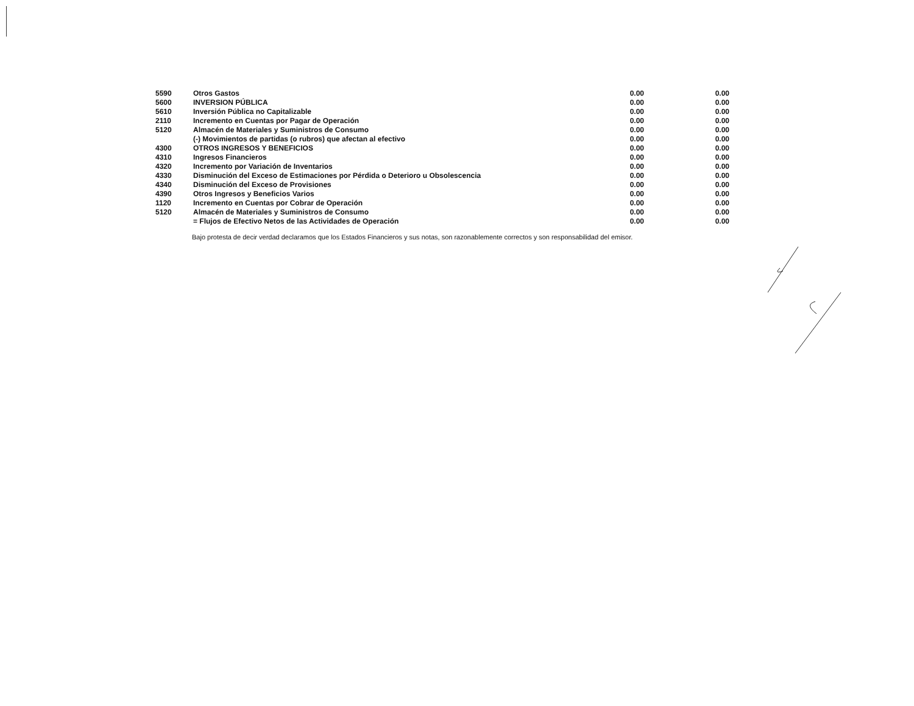| 5590 | Otros Gastos | 0.00 | 0.00 |
| 5600 | INVERSION PÚBLICA | 0.00 | 0.00 |
| 5610 | Inversión Pública no Capitalizable | 0.00 | 0.00 |
| 2110 | Incremento en Cuentas por Pagar de Operación | 0.00 | 0.00 |
| 5120 | Almacén de Materiales y Suministros de Consumo | 0.00 | 0.00 |
| | (-) Movimientos de partidas (o rubros) que afectan al efectivo | 0.00 | 0.00 |
| 4300 | OTROS INGRESOS Y BENEFICIOS | 0.00 | 0.00 |
| 4310 | Ingresos Financieros | 0.00 | 0.00 |
| 4320 | Incremento por Variación de Inventarios | 0.00 | 0.00 |
| 4330 | Disminución del Exceso de Estimaciones por Pérdida o Deterioro u Obsolescencia | 0.00 | 0.00 |
| 4340 | Disminución del Exceso de Provisiones | 0.00 | 0.00 |
| 4390 | Otros Ingresos y Beneficios Varios | 0.00 | 0.00 |
| 1120 | Incremento en Cuentas por Cobrar de Operación | 0.00 | 0.00 |
| 5120 | Almacén de Materiales y Suministros de Consumo | 0.00 | 0.00 |
| | = Flujos de Efectivo Netos de las Actividades de Operación | 0.00 | 0.00 |
Bajo protesta de decir verdad declaramos que los Estados Financieros y sus notas, son razonablemente correctos y son responsabilidad del emisor.